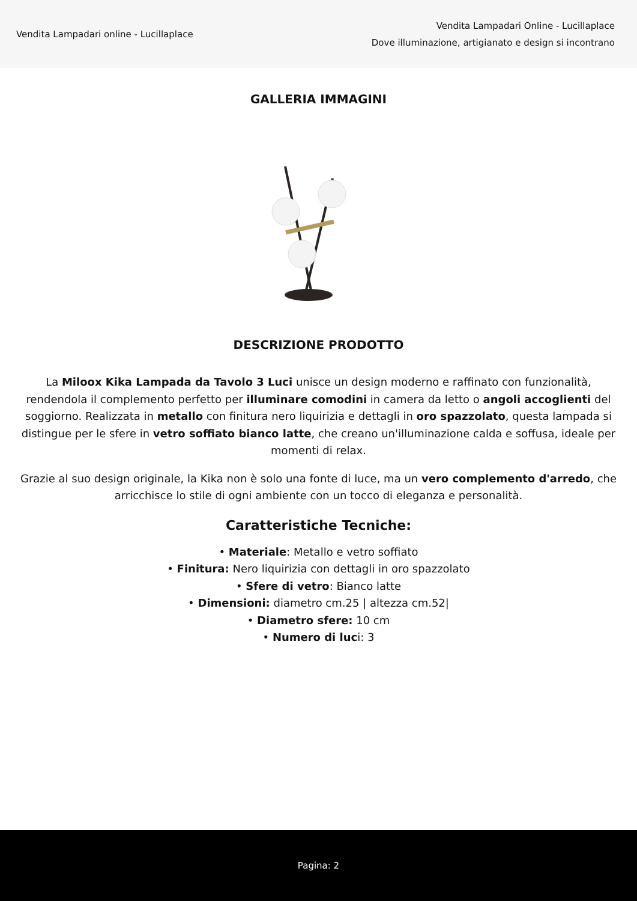Vendita Lampadari online - Lucillaplace
Vendita Lampadari Online - Lucillaplace
Dove illuminazione, artigianato e design si incontrano
GALLERIA IMMAGINI
DESCRIZIONE PRODOTTO
La Miloox Kika Lampada da Tavolo 3 Luci unisce un design moderno e raffinato con funzionalità, rendendola il complemento perfetto per illuminare comodini in camera da letto o angoli accoglienti del soggiorno. Realizzata in metallo con finitura nero liquirizia e dettagli in oro spazzolato, questa lampada si distingue per le sfere in vetro soffiato bianco latte, che creano un'illuminazione calda e soffusa, ideale per momenti di relax.
Grazie al suo design originale, la Kika non è solo una fonte di luce, ma un vero complemento d'arredo, che arricchisce lo stile di ogni ambiente con un tocco di eleganza e personalità.
Caratteristiche Tecniche:
• Materiale: Metallo e vetro soffiato
• Finitura: Nero liquirizia con dettagli in oro spazzolato
• Sfere di vetro: Bianco latte
• Dimensioni: diametro cm.25 | altezza cm.52|
• Diametro sfere: 10 cm
• Numero di luci: 3
Pagina: 2